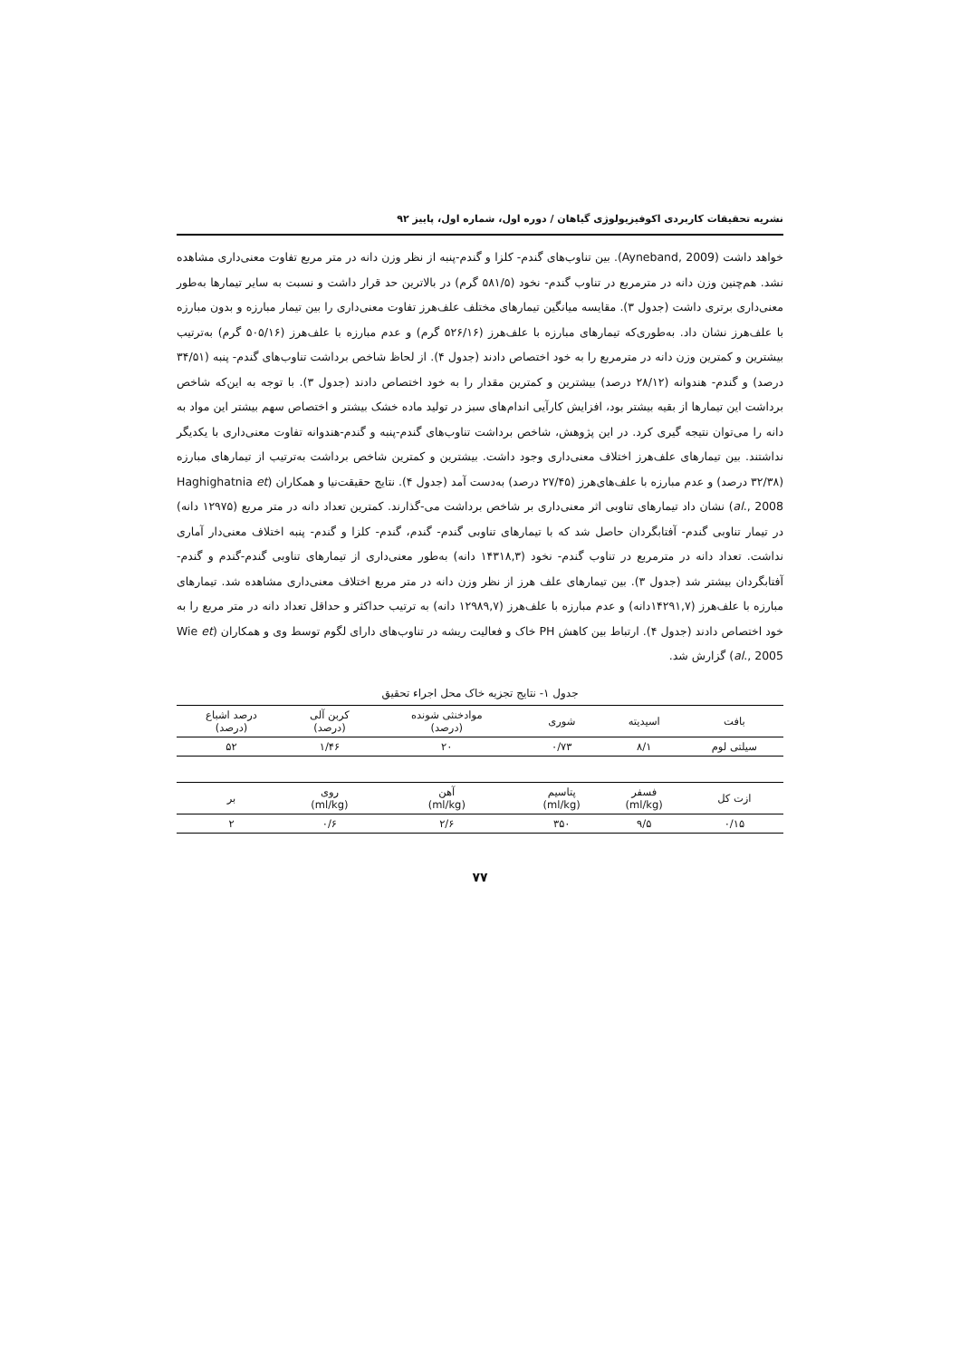نشریه تحقیقات کاربردی اکوفیزیولوژی گیاهان / دوره اول، شماره اول، پاییز ۹۲
خواهد داشت (Ayneband, 2009). بین تناوب‌های گندم- کلزا و گندم-پنبه از نظر وزن دانه در متر مربع تفاوت معنی‌داری مشاهده نشد. هم‌چنین وزن دانه در مترمربع در تناوب گندم- نخود (۵۸۱/۵ گرم) در بالاترین حد قرار داشت و نسبت به سایر تیمارها به‌طور معنی‌داری برتری داشت (جدول ۳). مقایسه میانگین تیمارهای مختلف علف‌هرز تفاوت معنی‌داری را بین تیمار مبارزه و بدون مبارزه با علف‌هرز نشان داد. به‌طوری‌که تیمارهای مبارزه با علف‌هرز (۵۲۶/۱۶ گرم) و عدم مبارزه با علف‌هرز (۵۰۵/۱۶ گرم) به‌ترتیب بیشترین و کمترین وزن دانه در مترمربع را به خود اختصاص دادند (جدول ۴). از لحاظ شاخص برداشت تناوب‌های گندم- پنبه (۳۴/۵۱ درصد) و گندم- هندوانه (۲۸/۱۲ درصد) بیشترین و کمترین مقدار را به خود اختصاص دادند (جدول ۳). با توجه به این‌که شاخص برداشت این تیمارها از بقیه بیشتر بود، افزایش کارآیی اندام‌های سبز در تولید ماده خشک بیشتر و اختصاص سهم بیشتر این مواد به دانه را می‌توان نتیجه گیری کرد. در این پژوهش، شاخص برداشت تناوب‌های گندم-پنبه و گندم-هندوانه تفاوت معنی‌داری با یکدیگر نداشتند. بین تیمارهای علف‌هرز اختلاف معنی‌داری وجود داشت. بیشترین و کمترین شاخص برداشت به‌ترتیب از تیمارهای مبارزه (۳۲/۳۸ درصد) و عدم مبارزه با علف‌های‌هرز (۲۷/۴۵ درصد) به‌دست آمد (جدول ۴). نتایج حقیقت‌نیا و همکاران (Haghighatnia et al., 2008) نشان داد تیمارهای تناوبی اثر معنی‌داری بر شاخص برداشت می-گذارند. کمترین تعداد دانه در متر مربع (۱۲۹۷۵ دانه) در تیمار تناوبی گندم- آفتابگردان حاصل شد که با تیمارهای تناوبی گندم- گندم، گندم- کلزا و گندم- پنبه اختلاف معنی‌دار آماری نداشت. تعداد دانه در مترمربع در تناوب گندم- نخود (۱۴۳۱۸,۳ دانه) به‌طور معنی‌داری از تیمارهای تناوبی گندم-گندم و گندم-آفتابگردان بیشتر شد (جدول ۳). بین تیمارهای علف هرز از نظر وزن دانه در متر مربع اختلاف معنی‌داری مشاهده شد. تیمارهای مبارزه با علف‌هرز (۱۴۲۹۱,۷دانه) و عدم مبارزه با علف‌هرز (۱۲۹۸۹,۷ دانه) به ترتیب حداکثر و حداقل تعداد دانه در متر مربع را به خود اختصاص دادند (جدول ۴). ارتباط بین کاهش PH خاک و فعالیت ریشه در تناوب‌های دارای لگوم توسط وی و همکاران (Wie et al., 2005) گزارش شد.
جدول ۱- نتایج تجزیه خاک محل اجراء تحقیق
| بافت | اسیدیته | شوری | موادخنثی شونده (درصد) | کربن آلی (درصد) | درصد اشباع (درصد) |
| --- | --- | --- | --- | --- | --- |
| سیلتی لوم | ۸/۱ | ۰/۷۳ | ۲۰ | ۱/۴۶ | ۵۲ |
| ازت کل | فسفر (ml/kg) | پتاسیم (ml/kg) | آهن (ml/kg) | روی (ml/kg) | بر |
| ۰/۱۵ | ۹/۵ | ۳۵۰ | ۲/۶ | ۰/۶ | ۲ |
۷۷